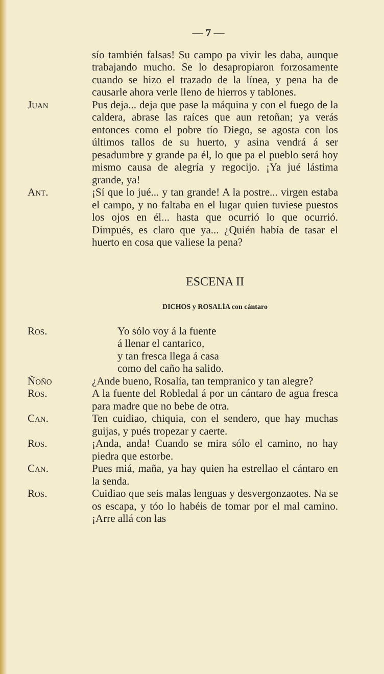— 7 —
sío también falsas! Su campo pa vivir les daba, aunque trabajando mucho. Se lo desapropiaron forzosamente cuando se hizo el trazado de la línea, y pena ha de causarle ahora verle lleno de hierros y tablones.
Juan Pus deja... deja que pase la máquina y con el fuego de la caldera, abrase las raíces que aun retoñan; ya verás entonces como el pobre tío Diego, se agosta con los últimos tallos de su huerto, y asina vendrá á ser pesadumbre y grande pa él, lo que pa el pueblo será hoy mismo causa de alegría y regocijo. ¡Ya jué lástima grande, ya!
Ant. ¡Sí que lo jué... y tan grande! A la postre... virgen estaba el campo, y no faltaba en el lugar quien tuviese puestos los ojos en él... hasta que ocurrió lo que ocurrió. Dimpués, es claro que ya... ¿Quién había de tasar el huerto en cosa que valiese la pena?
ESCENA II
DICHOS y ROSALÍA con cántaro
Ros. Yo sólo voy á la fuente
á llenar el cantarico,
y tan fresca llega á casa
como del caño ha salido.
Ñoño ¿Ande bueno, Rosalía, tan tempranico y tan alegre?
Ros. A la fuente del Robledal á por un cántaro de agua fresca para madre que no bebe de otra.
Can. Ten cuidiao, chiquia, con el sendero, que hay muchas guijas, y pués tropezar y caerte.
Ros. ¡Anda, anda! Cuando se mira sólo el camino, no hay piedra que estorbe.
Can. Pues miá, maña, ya hay quien ha estrellao el cántaro en la senda.
Ros. Cuidiao que seis malas lenguas y desvergonzaotes. Na se os escapa, y tóo lo habéis de tomar por el mal camino. ¡Arre allá con las